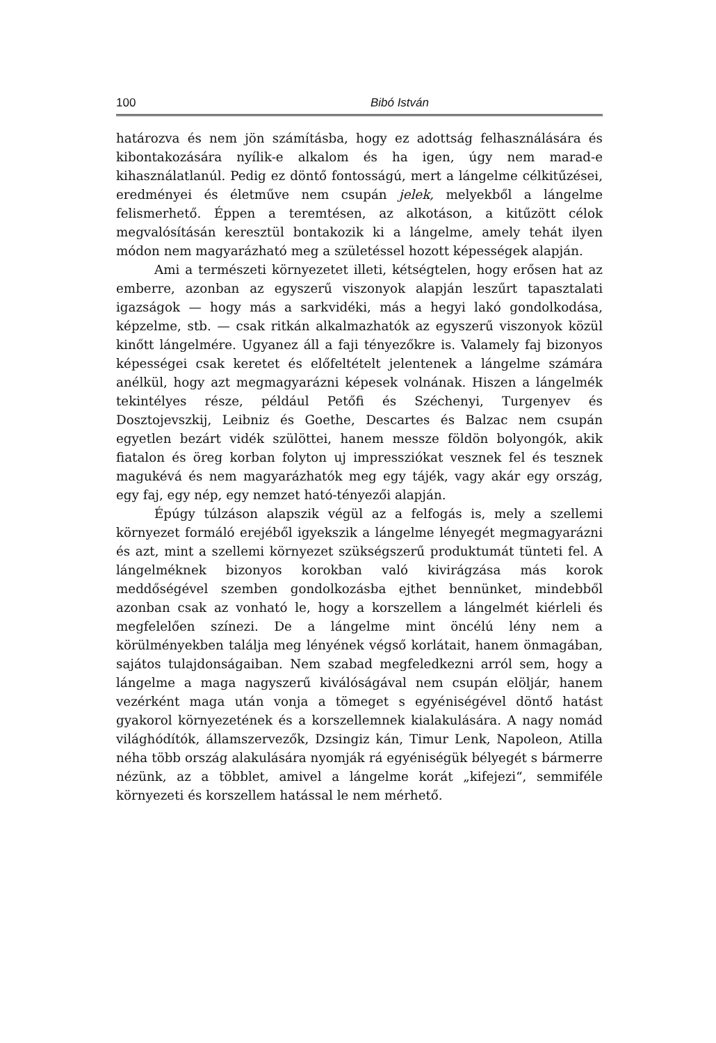100 Bibó István
határozva és nem jön számításba, hogy ez adottság felhasználására és kibontakozására nyílik-e alkalom és ha igen, úgy nem marad-e kihasználatlanúl. Pedig ez döntő fontosságú, mert a lángelme célkitűzései, eredményei és életműve nem csupán jelek, melyekből a lángelme felismerhető. Éppen a teremtésen, az alkotáson, a kitűzött célok megvalósításán keresztül bontakozik ki a lángelme, amely tehát ilyen módon nem magyarázható meg a születéssel hozott képességek alapján.
Ami a természeti környezetet illeti, kétségtelen, hogy erősen hat az emberre, azonban az egyszerű viszonyok alapján leszűrt tapasztalati igazságok — hogy más a sarkvidéki, más a hegyi lakó gondolkodása, képzelme, stb. — csak ritkán alkalmazhatók az egyszerű viszonyok közül kinőtt lángelmére. Ugyanez áll a faji tényezőkre is. Valamely faj bizonyos képességei csak keretet és előfeltételt jelentenek a lángelme számára anélkül, hogy azt megmagyarázni képesek volnának. Hiszen a lángelmék tekintélyes része, például Petőfi és Széchenyi, Turgenyev és Dosztojevszkij, Leibniz és Goethe, Descartes és Balzac nem csupán egyetlen bezárt vidék szülöttei, hanem messze földön bolyongók, akik fiatalon és öreg korban folyton uj impressziókat vesznek fel és tesznek magukévá és nem magyarázhatók meg egy tájék, vagy akár egy ország, egy faj, egy nép, egy nemzet ható-tényezői alapján.
Épúgy túlzáson alapszik végül az a felfogás is, mely a szellemi környezet formáló erejéből igyekszik a lángelme lényegét megmagyarázni és azt, mint a szellemi környezet szükségszerű produktumát tünteti fel. A lángelméknek bizonyos korokban való kivirágzása más korok meddőségével szemben gondolkozásba ejthet bennünket, mindebből azonban csak az vonható le, hogy a korszellem a lángelmét kiérleli és megfelelően színezi. De a lángelme mint öncélú lény nem a körülményekben találja meg lényének végső korlátait, hanem önmagában, sajátos tulajdonságaiban. Nem szabad megfeledkezni arról sem, hogy a lángelme a maga nagyszerű kiválóságával nem csupán elöljár, hanem vezérként maga után vonja a tömeget s egyéniségével döntő hatást gyakorol környezetének és a korszellemnek kialakulására. A nagy nomád világhódítók, államszervezők, Dzsingiz kán, Timur Lenk, Napoleon, Atilla néha több ország alakulására nyomják rá egyéniségük bélyegét s bármerre nézünk, az a többlet, amivel a lángelme korát „kifejezi“, semmiféle környezeti és korszellem hatással le nem mérhető.